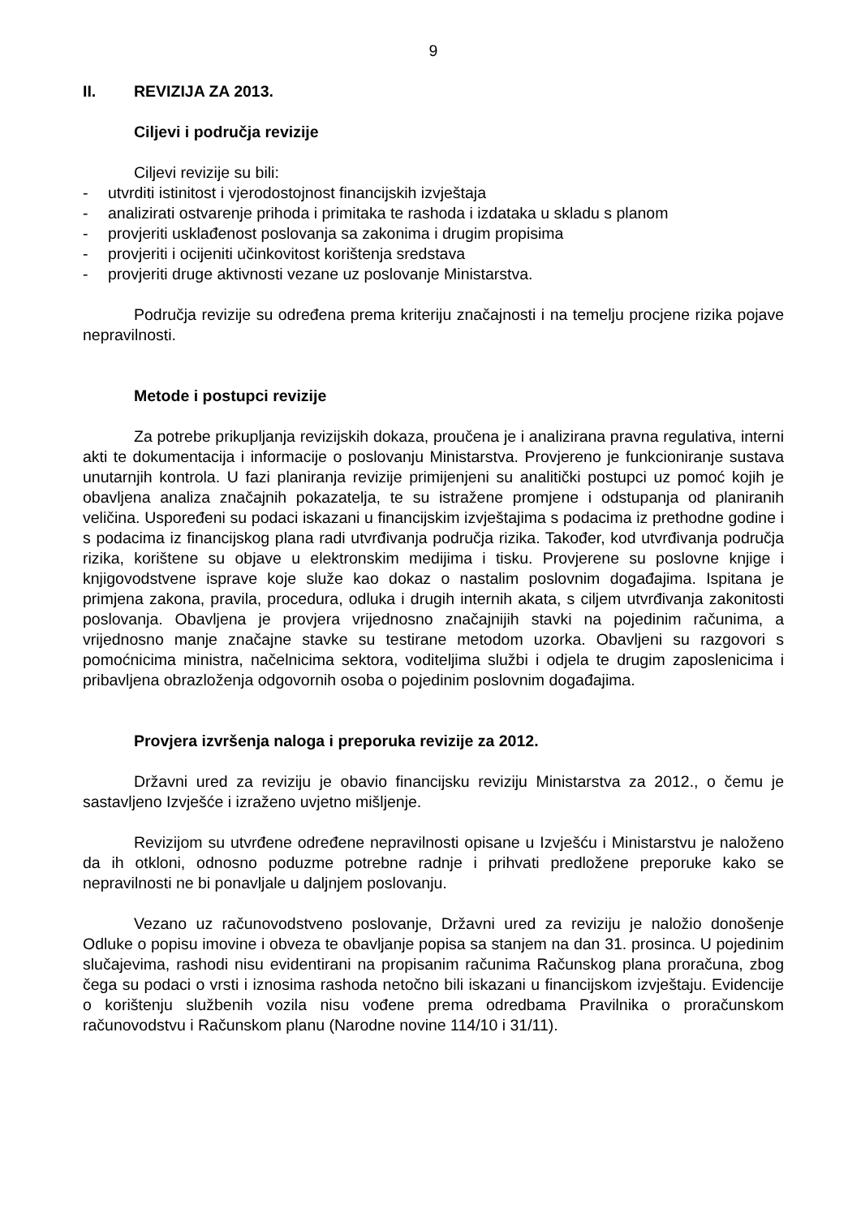9
II. REVIZIJA ZA 2013.
Ciljevi i područja revizije
Ciljevi revizije su bili:
- utvrditi istinitost i vjerodostojnost financijskih izvještaja
- analizirati ostvarenje prihoda i primitaka te rashoda i izdataka u skladu s planom
- provjeriti usklađenost poslovanja sa zakonima i drugim propisima
- provjeriti i ocijeniti učinkovitost korištenja sredstava
- provjeriti druge aktivnosti vezane uz poslovanje Ministarstva.
Područja revizije su određena prema kriteriju značajnosti i na temelju procjene rizika pojave nepravilnosti.
Metode i postupci revizije
Za potrebe prikupljanja revizijskih dokaza, proučena je i analizirana pravna regulativa, interni akti te dokumentacija i informacije o poslovanju Ministarstva. Provjereno je funkcioniranje sustava unutarnjih kontrola. U fazi planiranja revizije primijenjeni su analitički postupci uz pomoć kojih je obavljena analiza značajnih pokazatelja, te su istražene promjene i odstupanja od planiranih veličina. Uspoređeni su podaci iskazani u financijskim izvještajima s podacima iz prethodne godine i s podacima iz financijskog plana radi utvrđivanja područja rizika. Također, kod utvrđivanja područja rizika, korištene su objave u elektronskim medijima i tisku. Provjerene su poslovne knjige i knjigovodstvene isprave koje služe kao dokaz o nastalim poslovnim događajima. Ispitana je primjena zakona, pravila, procedura, odluka i drugih internih akata, s ciljem utvrđivanja zakonitosti poslovanja. Obavljena je provjera vrijednosno značajnijih stavki na pojedinim računima, a vrijednosno manje značajne stavke su testirane metodom uzorka. Obavljeni su razgovori s pomoćnicima ministra, načelnicima sektora, voditeljima službi i odjela te drugim zaposlenicima i pribavljena obrazloženja odgovornih osoba o pojedinim poslovnim događajima.
Provjera izvršenja naloga i preporuka revizije za 2012.
Državni ured za reviziju je obavio financijsku reviziju Ministarstva za 2012., o čemu je sastavljeno Izvješće i izraženo uvjetno mišljenje.
Revizijom su utvrđene određene nepravilnosti opisane u Izvješću i Ministarstvu je naloženo da ih otkloni, odnosno poduzme potrebne radnje i prihvati predložene preporuke kako se nepravilnosti ne bi ponavljale u daljnjem poslovanju.
Vezano uz računovodstveno poslovanje, Državni ured za reviziju je naložio donošenje Odluke o popisu imovine i obveza te obavljanje popisa sa stanjem na dan 31. prosinca. U pojedinim slučajevima, rashodi nisu evidentirani na propisanim računima Računskog plana proračuna, zbog čega su podaci o vrsti i iznosima rashoda netočno bili iskazani u financijskom izvještaju. Evidencije o korištenju službenih vozila nisu vođene prema odredbama Pravilnika o proračunskom računovodstvu i Računskom planu (Narodne novine 114/10 i 31/11).